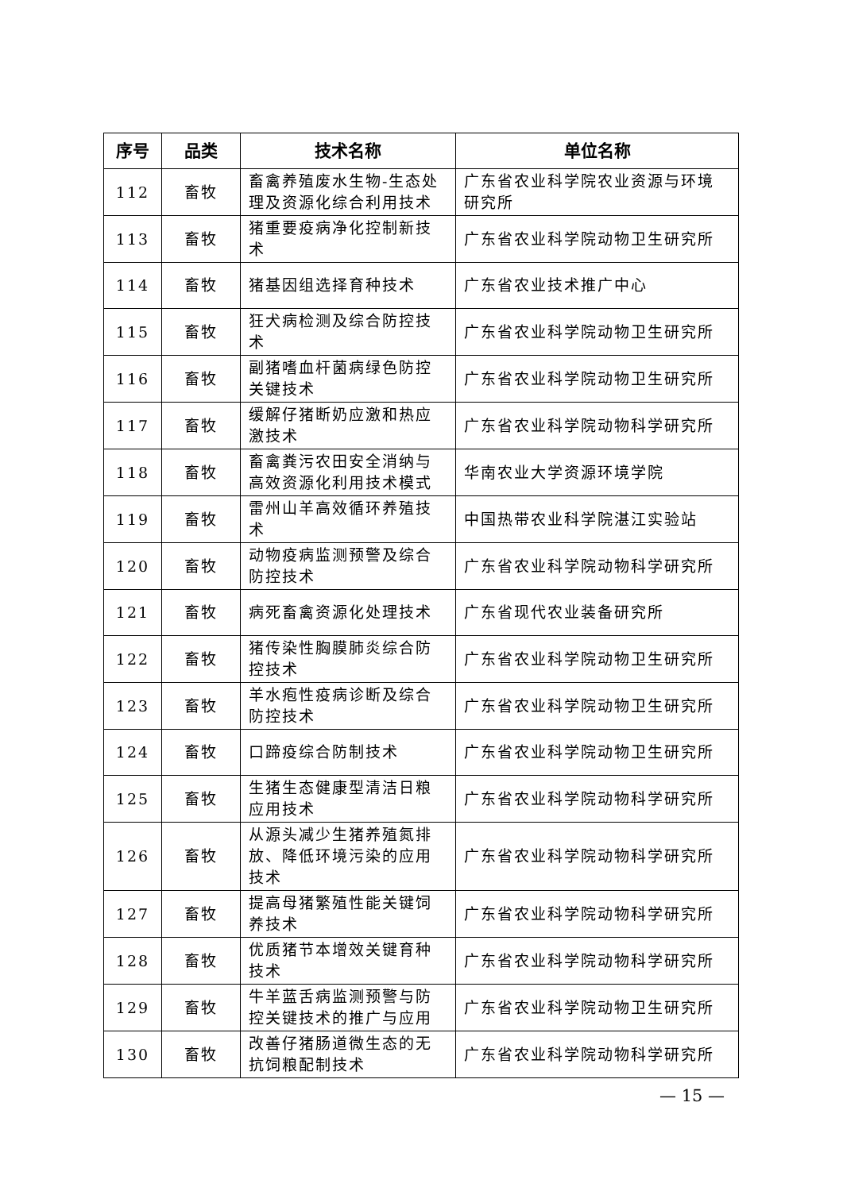| 序号 | 品类 | 技术名称 | 单位名称 |
| --- | --- | --- | --- |
| 112 | 畜牧 | 畜禽养殖废水生物-生态处理及资源化综合利用技术 | 广东省农业科学院农业资源与环境研究所 |
| 113 | 畜牧 | 猪重要疫病净化控制新技术 | 广东省农业科学院动物卫生研究所 |
| 114 | 畜牧 | 猪基因组选择育种技术 | 广东省农业技术推广中心 |
| 115 | 畜牧 | 狂犬病检测及综合防控技术 | 广东省农业科学院动物卫生研究所 |
| 116 | 畜牧 | 副猪嗜血杆菌病绿色防控关键技术 | 广东省农业科学院动物卫生研究所 |
| 117 | 畜牧 | 缓解仔猪断奶应激和热应激技术 | 广东省农业科学院动物科学研究所 |
| 118 | 畜牧 | 畜禽粪污农田安全消纳与高效资源化利用技术模式 | 华南农业大学资源环境学院 |
| 119 | 畜牧 | 雷州山羊高效循环养殖技术 | 中国热带农业科学院湛江实验站 |
| 120 | 畜牧 | 动物疫病监测预警及综合防控技术 | 广东省农业科学院动物科学研究所 |
| 121 | 畜牧 | 病死畜禽资源化处理技术 | 广东省现代农业装备研究所 |
| 122 | 畜牧 | 猪传染性胸膜肺炎综合防控技术 | 广东省农业科学院动物卫生研究所 |
| 123 | 畜牧 | 羊水疱性疫病诊断及综合防控技术 | 广东省农业科学院动物卫生研究所 |
| 124 | 畜牧 | 口蹄疫综合防制技术 | 广东省农业科学院动物卫生研究所 |
| 125 | 畜牧 | 生猪生态健康型清洁日粮应用技术 | 广东省农业科学院动物科学研究所 |
| 126 | 畜牧 | 从源头减少生猪养殖氮排放、降低环境污染的应用技术 | 广东省农业科学院动物科学研究所 |
| 127 | 畜牧 | 提高母猪繁殖性能关键饲养技术 | 广东省农业科学院动物科学研究所 |
| 128 | 畜牧 | 优质猪节本增效关键育种技术 | 广东省农业科学院动物科学研究所 |
| 129 | 畜牧 | 牛羊蓝舌病监测预警与防控关键技术的推广与应用 | 广东省农业科学院动物卫生研究所 |
| 130 | 畜牧 | 改善仔猪肠道微生态的无抗饲粮配制技术 | 广东省农业科学院动物科学研究所 |
— 15 —